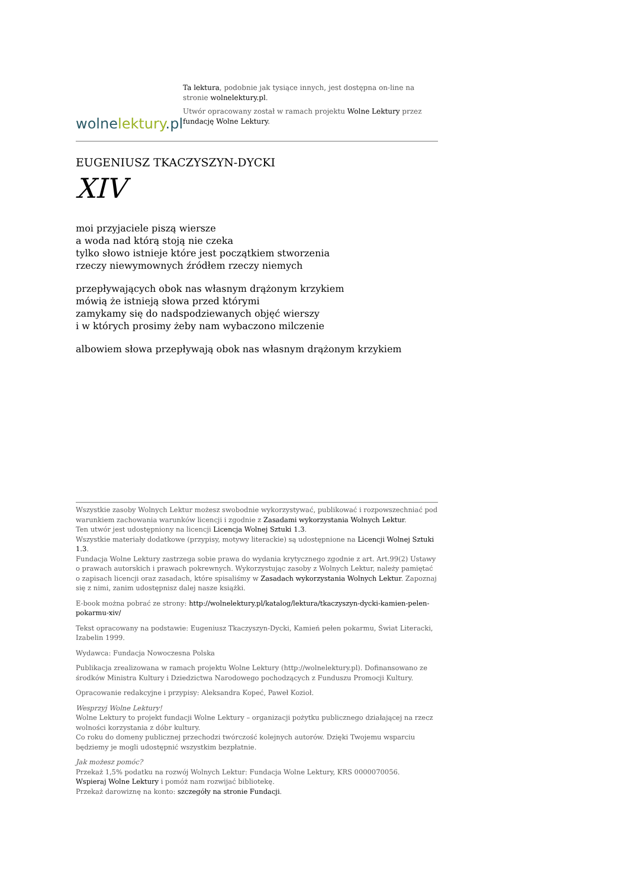wolnelektury.pl
Ta lektura, podobnie jak tysiące innych, jest dostępna on-line na stronie wolnelektury.pl.
Utwór opracowany został w ramach projektu Wolne Lektury przez fundację Wolne Lektury.
EUGENIUSZ TKACZYSZYN-DYCKI
XIV
moi przyjaciele piszą wiersze
a woda nad którą stoją nie czeka
tylko słowo istnieje które jest początkiem stworzenia
rzeczy niewymownych źródłem rzeczy niemych
przepływających obok nas własnym drążonym krzykiem
mówią że istnieją słowa przed którymi
zamykamy się do nadspodziewanych objęć wierszy
i w których prosimy żeby nam wybaczono milczenie
albowiem słowa przepływają obok nas własnym drążonym krzykiem
Wszystkie zasoby Wolnych Lektur możesz swobodnie wykorzystywać, publikować i rozpowszechniać pod warunkiem zachowania warunków licencji i zgodnie z Zasadami wykorzystania Wolnych Lektur.
Ten utwór jest udostępniony na licencji Licencja Wolnej Sztuki 1.3.
Wszystkie materiały dodatkowe (przypisy, motywy literackie) są udostępnione na Licencji Wolnej Sztuki 1.3.
Fundacja Wolne Lektury zastrzega sobie prawa do wydania krytycznego zgodnie z art. Art.99(2) Ustawy o prawach autorskich i prawach pokrewnych. Wykorzystując zasoby z Wolnych Lektur, należy pamiętać o zapisach licencji oraz zasadach, które spisaliśmy w Zasadach wykorzystania Wolnych Lektur. Zapoznaj się z nimi, zanim udostępnisz dalej nasze książki.
E-book można pobrać ze strony: http://wolnelektury.pl/katalog/lektura/tkaczyszyn-dycki-kamien-pelen-pokarmu-xiv/
Tekst opracowany na podstawie: Eugeniusz Tkaczyszyn-Dycki, Kamień pełen pokarmu, Świat Literacki, Izabelin 1999.
Wydawca: Fundacja Nowoczesna Polska
Publikacja zrealizowana w ramach projektu Wolne Lektury (http://wolnelektury.pl). Dofinansowano ze środków Ministra Kultury i Dziedzictwa Narodowego pochodzących z Funduszu Promocji Kultury.
Opracowanie redakcyjne i przypisy: Aleksandra Kopeć, Paweł Kozioł.
Wesprzyj Wolne Lektury!
Wolne Lektury to projekt fundacji Wolne Lektury – organizacji pożytku publicznego działającej na rzecz wolności korzystania z dóbr kultury.
Co roku do domeny publicznej przechodzi twórczość kolejnych autorów. Dzięki Twojemu wsparciu będziemy je mogli udostępnić wszystkim bezpłatnie.
Jak możesz pomóc?
Przekaż 1,5% podatku na rozwój Wolnych Lektur: Fundacja Wolne Lektury, KRS 0000070056.
Wspieraj Wolne Lektury i pomóż nam rozwijać bibliotekę.
Przekaż darowiznę na konto: szczegóły na stronie Fundacji.